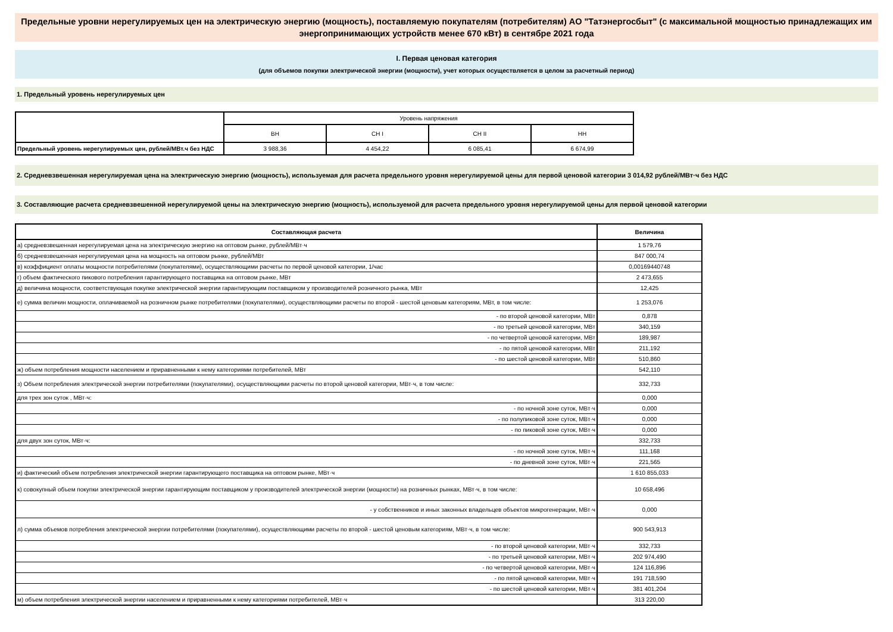Предельные уровни нерегулируемых цен на электрическую энергию (мощность), поставляемую покупателям (потребителям) АО "Татэнергосбыт" (с максимальной мощностью принадлежащих им энергопринимающих устройств менее 670 кВт) в сентябре 2021 года
I. Первая ценовая категория
(для объемов покупки электрической энергии (мощности), учет которых осуществляется в целом за расчетный период)
1. Предельный уровень нерегулируемых цен
| | Уровень напряжения | | | |
| --- | --- | --- | --- | --- |
| | ВН | СН I | СН II | НН |
| Предельный уровень нерегулируемых цен, рублей/МВт.ч без НДС | 3 988,36 | 4 454,22 | 6 085,41 | 6 674,99 |
2. Средневзвешенная нерегулируемая цена на электрическую энергию (мощность), используемая для расчета предельного уровня нерегулируемой цены для первой ценовой категории 3 014,92 рублей/МВт·ч без НДС
3. Составляющие расчета средневзвешенной нерегулируемой цены на электрическую энергию (мощность), используемой для расчета предельного уровня нерегулируемой цены для первой ценовой категории
| Составляющая расчета | Величина |
| --- | --- |
| а) средневзвешенная нерегулируемая цена на электрическую энергию на оптовом рынке, рублей/МВт·ч | 1 579,76 |
| б) средневзвешенная нерегулируемая цена на мощность на оптовом рынке, рублей/МВт | 847 000,74 |
| в) коэффициент оплаты мощности потребителями (покупателями), осуществляющими расчеты по первой ценовой категории, 1/час | 0,00169440748 |
| г) объем фактического пикового потребления гарантирующего поставщика на оптовом рынке, МВт | 2 473,655 |
| д) величина мощности, соответствующая покупке электрической энергии гарантирующим поставщиком у производителей розничного рынка, МВт | 12,425 |
| е) сумма величин мощности, оплачиваемой на розничном рынке потребителями (покупателями), осуществляющими расчеты по второй - шестой ценовым категориям, МВт, в том числе: | 1 253,076 |
| - по второй ценовой категории, МВт | 0,878 |
| - по третьей ценовой категории, МВт | 340,159 |
| - по четвертой ценовой категории, МВт | 189,987 |
| - по пятой ценовой категории, МВт | 211,192 |
| - по шестой ценовой категории, МВт | 510,860 |
| ж) объем потребления мощности населением и приравненными к нему категориями потребителей, МВт | 542,110 |
| з) Объем потребления электрической энергии потребителями (покупателями), осуществляющими расчеты по второй ценовой категории, МВт·ч, в том числе: | 332,733 |
| для трех зон суток , МВт·ч: | 0,000 |
| - по ночной зоне суток, МВт·ч | 0,000 |
| - по полупиковой зоне суток, МВт·ч | 0,000 |
| - по пиковой зоне суток, МВт·ч | 0,000 |
| для двух зон суток, МВт·ч: | 332,733 |
| - по ночной зоне суток, МВт·ч | 111,168 |
| - по дневной зоне суток, МВт·ч | 221,565 |
| и) фактический объем потребления электрической энергии гарантирующего поставщика на оптовом рынке, МВт·ч | 1 610 855,033 |
| к) совокупный объем покупки электрической энергии гарантирующим поставщиком у производителей электрической энергии (мощности) на розничных рынках, МВт·ч, в том числе: | 10 658,496 |
| - у собственников и иных законных владельцев объектов микрогенерации, МВт·ч | 0,000 |
| л) сумма объемов потребления электрической энергии потребителями (покупателями), осуществляющими расчеты по второй - шестой ценовым категориям, МВт·ч, в том числе: | 900 543,913 |
| - по второй ценовой категории, МВт·ч | 332,733 |
| - по третьей ценовой категории, МВт·ч | 202 974,490 |
| - по четвертой ценовой категории, МВт·ч | 124 116,896 |
| - по пятой ценовой категории, МВт·ч | 191 718,590 |
| - по шестой ценовой категории, МВт·ч | 381 401,204 |
| м) объем потребления электрической энергии населением и приравненными к нему категориями потребителей, МВт·ч | 313 220,00 |